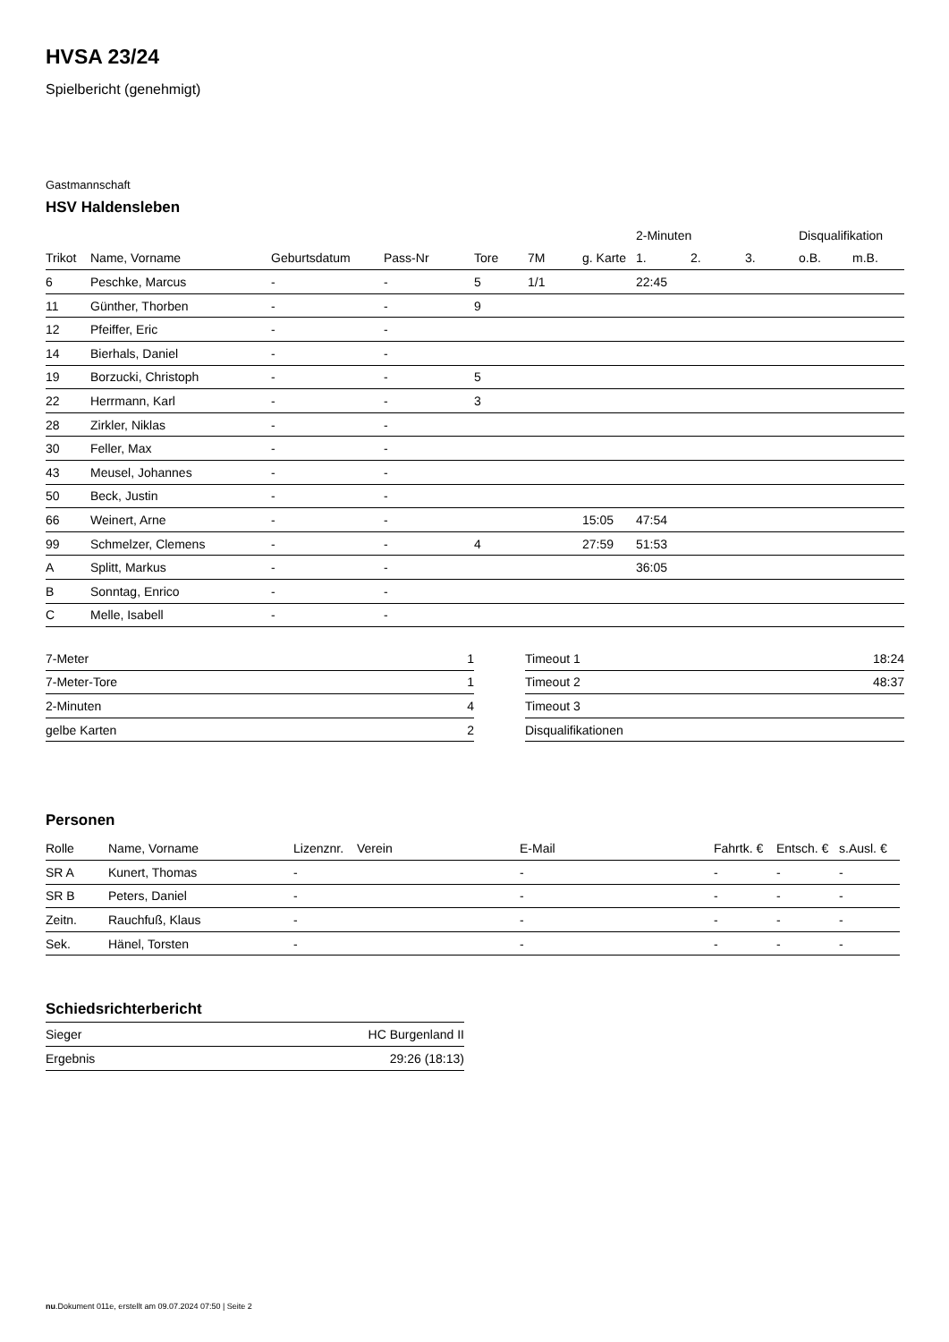HVSA 23/24
Spielbericht (genehmigt)
Gastmannschaft
HSV Haldensleben
| | | | | | | | 2-Minuten | | | Disqualifikation | |
| --- | --- | --- | --- | --- | --- | --- | --- | --- | --- | --- | --- |
| Trikot | Name, Vorname | Geburtsdatum | Pass-Nr | Tore | 7M | g. Karte | 1. | 2. | 3. | o.B. | m.B. |
| 6 | Peschke, Marcus | - | - | 5 | 1/1 | | 22:45 | | | | |
| 11 | Günther, Thorben | - | - | 9 | | | | | | | |
| 12 | Pfeiffer, Eric | - | - | | | | | | | | |
| 14 | Bierhals, Daniel | - | - | | | | | | | | |
| 19 | Borzucki, Christoph | - | - | 5 | | | | | | | |
| 22 | Herrmann, Karl | - | - | 3 | | | | | | | |
| 28 | Zirkler, Niklas | - | - | | | | | | | | |
| 30 | Feller, Max | - | - | | | | | | | | |
| 43 | Meusel, Johannes | - | - | | | | | | | | |
| 50 | Beck, Justin | - | - | | | | | | | | |
| 66 | Weinert, Arne | - | - | | | 15:05 | 47:54 | | | | |
| 99 | Schmelzer, Clemens | - | - | 4 | | 27:59 | 51:53 | | | | |
| A | Splitt, Markus | - | - | | | | 36:05 | | | | |
| B | Sonntag, Enrico | - | - | | | | | | | | |
| C | Melle, Isabell | - | - | | | | | | | | |
| 7-Meter | 1 |
| 7-Meter-Tore | 1 |
| 2-Minuten | 4 |
| gelbe Karten | 2 |
| Timeout 1 | 18:24 |
| Timeout 2 | 48:37 |
| Timeout 3 | |
| Disqualifikationen | |
Personen
| Rolle | Name, Vorname | Lizenznr. | Verein | E-Mail | Fahrtk. € | Entsch. € | s.Ausl. € |
| --- | --- | --- | --- | --- | --- | --- | --- |
| SR A | Kunert, Thomas | - | | - | - | - | - |
| SR B | Peters, Daniel | - | | - | - | - | - |
| Zeitn. | Rauchfuß, Klaus | - | | - | - | - | - |
| Sek. | Hänel, Torsten | - | | - | - | - | - |
Schiedsrichterbericht
| Sieger | HC Burgenland II |
| Ergebnis | 29:26 (18:13) |
nu.Dokument 011e, erstellt am 09.07.2024 07:50 | Seite 2